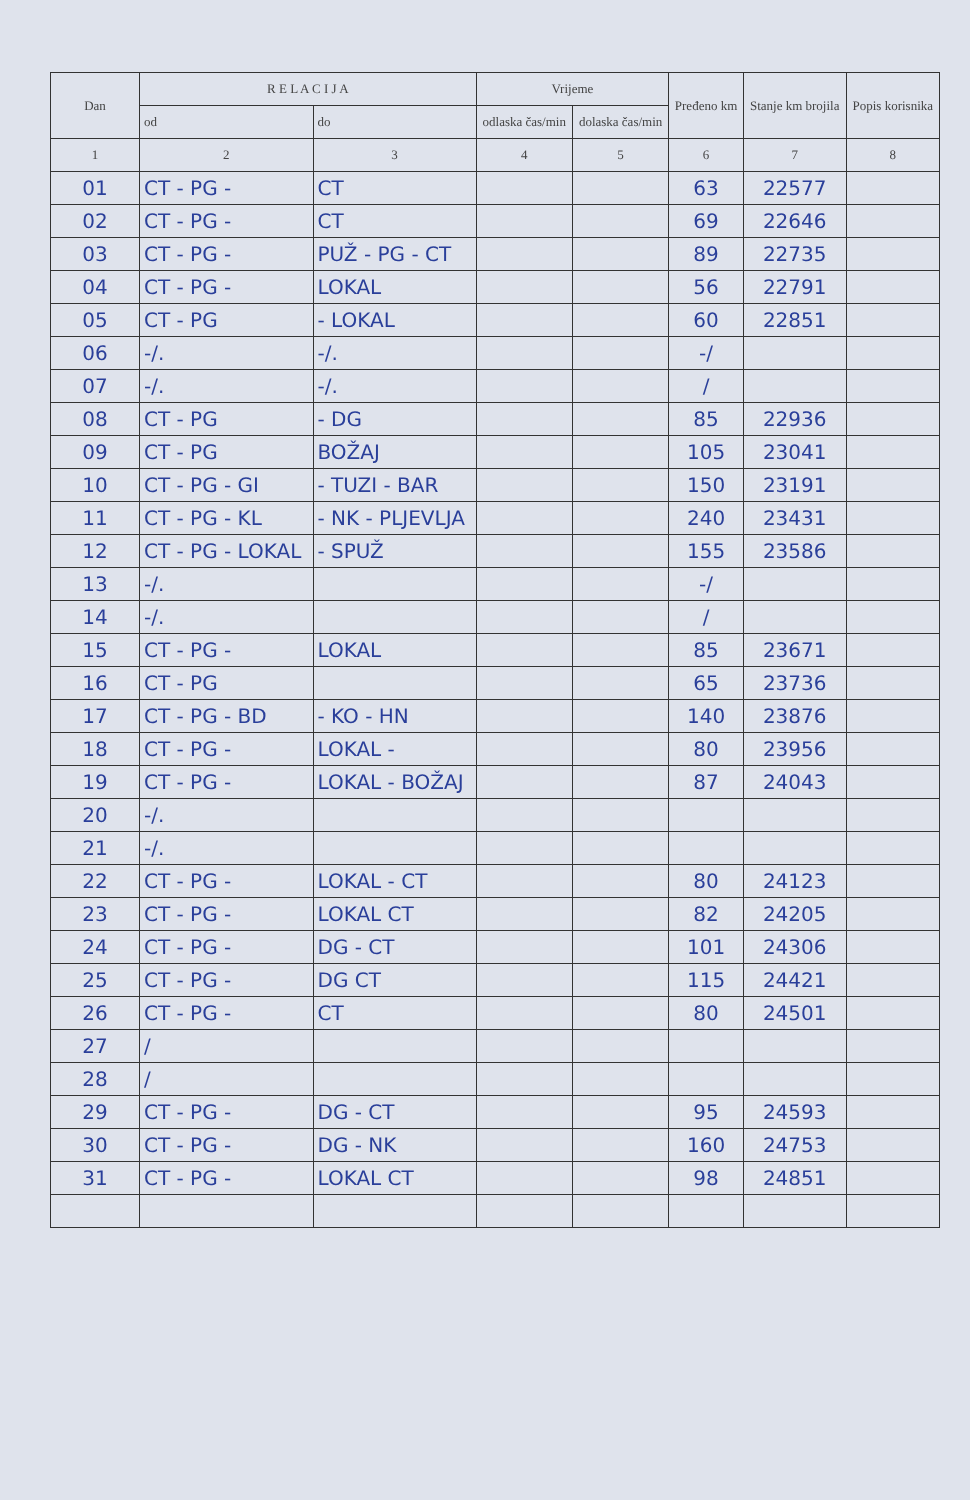| Dan | R E L A C I J A | | Vrijeme | | Pređeno km | Stanje km brojila | Popis korisnika |
| --- | --- | --- | --- | --- | --- | --- | --- |
| | od | do | odlaska čas/min | dolaska čas/min | | | |
| 1 | 2 | 3 | 4 | 5 | 6 | 7 | 8 |
| 01 | CT - PG - | CT | | | 63 | 22577 | |
| 02 | CT - PG - | CT | | | 69 | 22646 | |
| 03 | CT - PG - | PUŽ - PG - CT | | | 89 | 22735 | |
| 04 | CT - PG - | LOKAL | | | 56 | 22791 | |
| 05 | CT - PG | - LOKAL | | | 60 | 22851 | |
| 06 | -/. | -/. | | | -/ | | |
| 07 | -/. | -/. | | | / | | |
| 08 | CT - PG | - DG | | | 85 | 22936 | |
| 09 | CT - PG | BOŽAJ | | | 105 | 23041 | |
| 10 | CT - PG - GI | - TUZI - BAR | | | 150 | 23191 | |
| 11 | CT - PG - KL | - NK - PLJEVLJA | | | 240 | 23431 | |
| 12 | CT - PG - LOKAL | - SPUŽ | | | 155 | 23586 | |
| 13 | -/. | | | | -/ | | |
| 14 | -/. | | | | / | | |
| 15 | CT - PG - | LOKAL | | | 85 | 23671 | |
| 16 | CT - PG | | | | 65 | 23736 | |
| 17 | CT - PG - BD | - KO - HN | | | 140 | 23876 | |
| 18 | CT - PG - | LOKAL - | | | 80 | 23956 | |
| 19 | CT - PG - | LOKAL - BOŽAJ | | | 87 | 24043 | |
| 20 | -/. | | | | | | |
| 21 | -/. | | | | | | |
| 22 | CT - PG - | LOKAL - CT | | | 80 | 24123 | |
| 23 | CT - PG - | LOKAL CT | | | 82 | 24205 | |
| 24 | CT - PG - | DG - CT | | | 101 | 24306 | |
| 25 | CT - PG - | DG CT | | | 115 | 24421 | |
| 26 | CT - PG - | CT | | | 80 | 24501 | |
| 27 | / | | | | | | |
| 28 | / | | | | | | |
| 29 | CT - PG - | DG - CT | | | 95 | 24593 | |
| 30 | CT - PG - | DG - NK | | | 160 | 24753 | |
| 31 | CT - PG - | LOKAL CT | | | 98 | 24851 | |